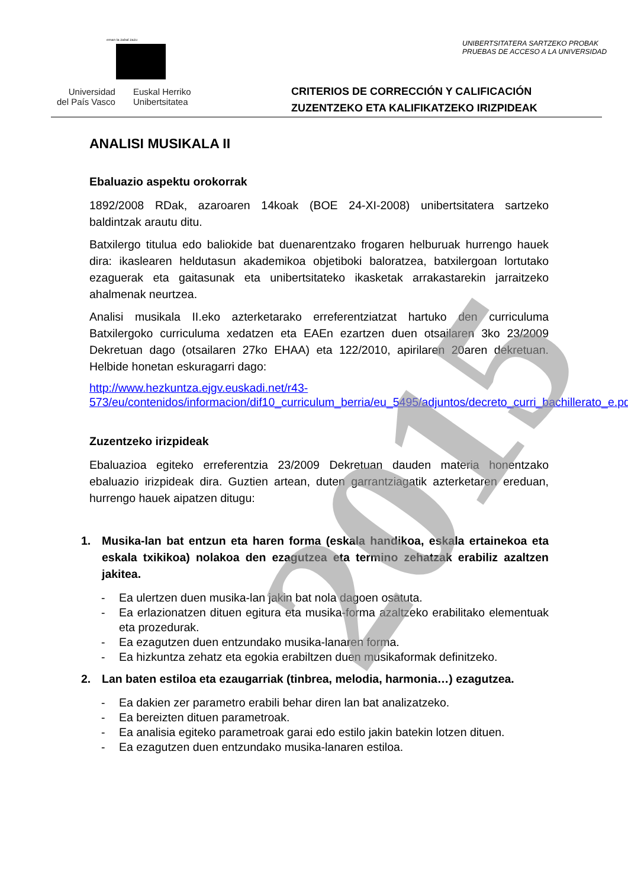2015
eman ta zabal zazu
Universidad
del País Vasco
Euskal Herriko
Unibertsitatea
UNIBERTSITATERA SARTZEKO PROBAK
PRUEBAS DE ACCESO A LA UNIVERSIDAD
CRITERIOS DE CORRECCIÓN Y CALIFICACIÓN
ZUZENTZEKO ETA KALIFIKATZEKO IRIZPIDEAK
ANALISI MUSIKALA II
Ebaluazio aspektu orokorrak
1892/2008 RDak, azaroaren 14koak (BOE 24-XI-2008) unibertsitatera sartzeko baldintzak arautu ditu.
Batxilergo titulua edo baliokide bat duenarentzako frogaren helburuak hurrengo hauek dira: ikaslearen heldutasun akademikoa objetiboki baloratzea, batxilergoan lortutako ezaguerak eta gaitasunak eta unibertsitateko ikasketak arrakastarekin jarraitzeko ahalmenak neurtzea.
Analisi musikala II.eko azterketarako erreferentziatzat hartuko den curriculuma Batxilergoko curriculuma xedatzen eta EAEn ezartzen duen otsailaren 3ko 23/2009 Dekretuan dago (otsailaren 27ko EHAA) eta 122/2010, apirilaren 20aren dekretuan. Helbide honetan eskuragarri dago:
http://www.hezkuntza.ejgv.euskadi.net/r43-573/eu/contenidos/informacion/dif10_curriculum_berria/eu_5495/adjuntos/decreto_curri_bachillerato_e.pdf
Zuzentzeko irizpideak
Ebaluazioa egiteko erreferentzia 23/2009 Dekretuan dauden materia honentzako ebaluazio irizpideak dira. Guztien artean, duten garrantziagatik azterketaren ereduan, hurrengo hauek aipatzen ditugu:
1. Musika-lan bat entzun eta haren forma (eskala handikoa, eskala ertainekoa eta eskala txikikoa) nolakoa den ezagutzea eta termino zehatzak erabiliz azaltzen jakitea.
- Ea ulertzen duen musika-lan jakin bat nola dagoen osatuta.
- Ea erlazionatzen dituen egitura eta musika-forma azaltzeko erabilitako elementuak eta prozedurak.
- Ea ezagutzen duen entzundako musika-lanaren forma.
- Ea hizkuntza zehatz eta egokia erabiltzen duen musikaformak definitzeko.
2. Lan baten estiloa eta ezaugarriak (tinbrea, melodia, harmonia…) ezagutzea.
- Ea dakien zer parametro erabili behar diren lan bat analizatzeko.
- Ea bereizten dituen parametroak.
- Ea analisia egiteko parametroak garai edo estilo jakin batekin lotzen dituen.
- Ea ezagutzen duen entzundako musika-lanaren estiloa.